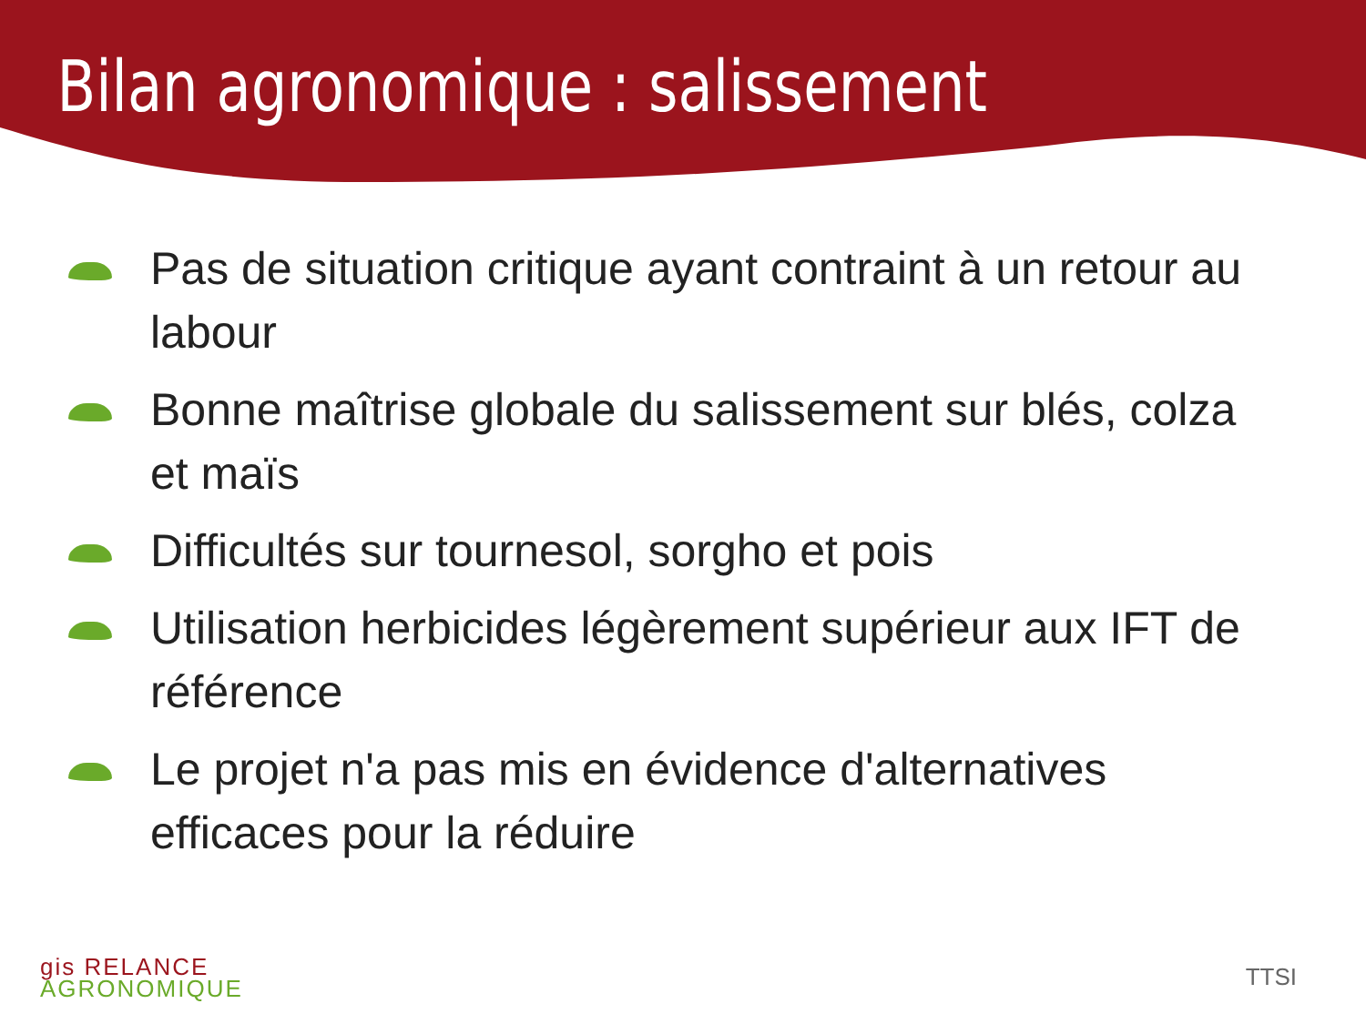Bilan agronomique : salissement
Pas de situation critique ayant contraint à un retour au labour
Bonne maîtrise globale du salissement sur blés, colza et maïs
Difficultés sur tournesol, sorgho et pois
Utilisation herbicides légèrement supérieur aux IFT de référence
Le projet n'a pas mis en évidence d'alternatives efficaces pour la réduire
gis RELANCE
AGRONOMIQUE
TTSI